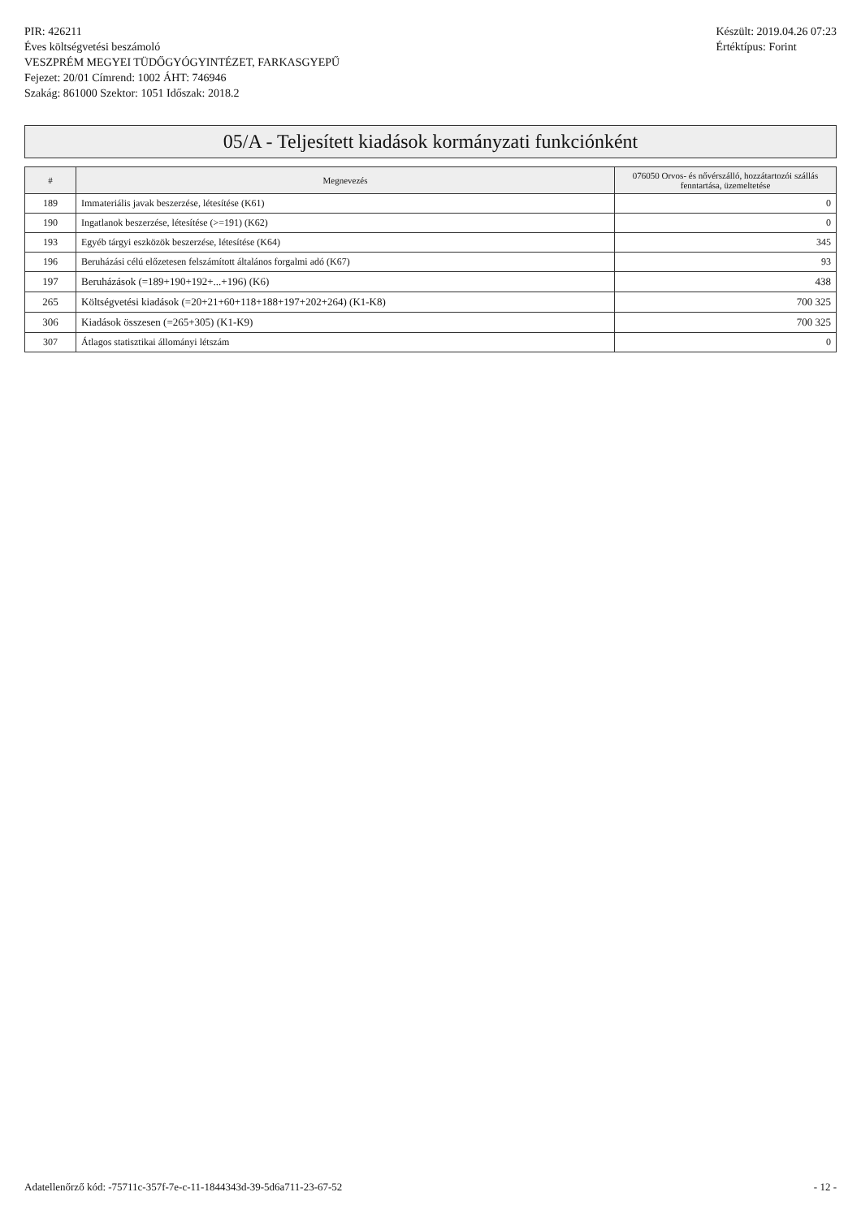PIR: 426211
Éves költségvetési beszámoló
VESZPRÉM MEGYEI TÜDŐGYÓGYINTÉZET, FARKASGYEPŰ
Fejezet: 20/01 Címrend: 1002 ÁHT: 746946
Szakág: 861000 Szektor: 1051 Időszak: 2018.2
Készült: 2019.04.26 07:23
Értéktípus: Forint
05/A - Teljesített kiadások kormányzati funkciónként
| # | Megnevezés | 076050 Orvos- és nővérszálló, hozzátartozói szállás fenntartása, üzemeltetése |
| --- | --- | --- |
| 189 | Immateriális javak beszerzése, létesítése (K61) | 0 |
| 190 | Ingatlanok beszerzése, létesítése (>=191) (K62) | 0 |
| 193 | Egyéb tárgyi eszközök beszerzése, létesítése (K64) | 345 |
| 196 | Beruházási célú előzetesen felszámított általános forgalmi adó (K67) | 93 |
| 197 | Beruházások (=189+190+192+...+196) (K6) | 438 |
| 265 | Költségvetési kiadások (=20+21+60+118+188+197+202+264) (K1-K8) | 700 325 |
| 306 | Kiadások összesen (=265+305) (K1-K9) | 700 325 |
| 307 | Átlagos statisztikai állományi létszám | 0 |
Adatellenőrző kód: -75711c-357f-7e-c-11-1844343d-39-5d6a711-23-67-52 - 12 -